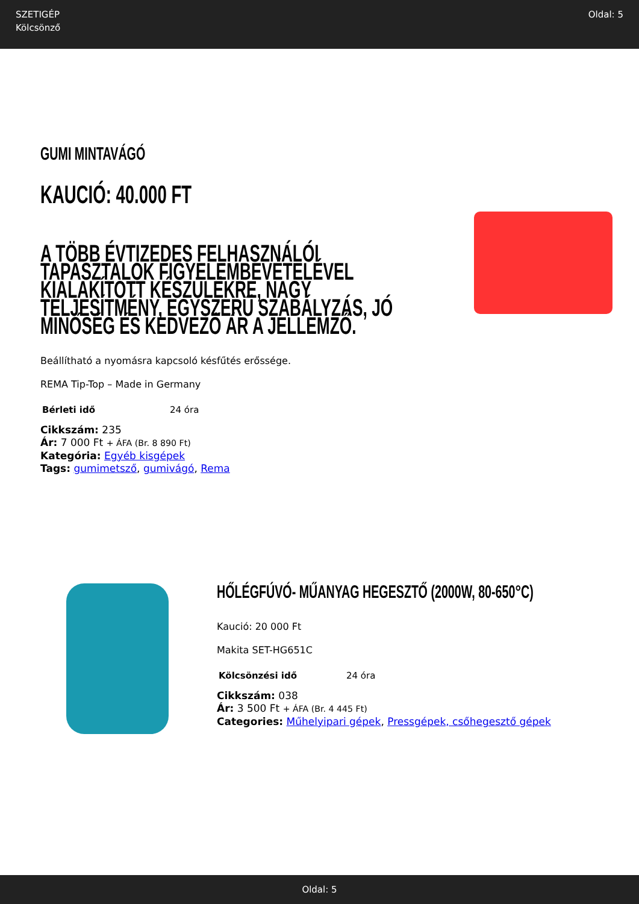SZETIGÉP
Kölcsönző
Oldal: 5
GUMI MINTAVÁGÓ
KAUCIÓ: 40.000 FT
A TÖBB ÉVTIZEDES FELHASZNÁLÓI TAPASZTALOK FIGYELEMBEVÉTELÉVEL KIALAKÍTOTT KÉSZÜLÉKRE, NAGY TELJESÍTMÉNY, EGYSZERŰ SZABÁLYZÁS, JÓ MINŐSÉG ÉS KEDVEZŐ ÁR A JELLEMZŐ.
Beállítható a nyomásra kapcsoló késfűtés erőssége.
REMA Tip-Top – Made in Germany
| Bérleti idő | 24 óra |
Cikkszám: 235
Ár: 7 000 Ft + ÁFA (Br. 8 890 Ft)
Kategória: Egyéb kisgépek
Tags: gumimetsző, gumivágó, Rema
HŐLÉGFÚVÓ- MŰANYAG HEGESZTŐ (2000W, 80-650°C)
Kaució: 20 000 Ft
Makita SET-HG651C
| Kölcsönzési idő | 24 óra |
Cikkszám: 038
Ár: 3 500 Ft + ÁFA (Br. 4 445 Ft)
Categories: Műhelyipari gépek, Pressgépek, csőhegesztő gépek
Oldal: 5